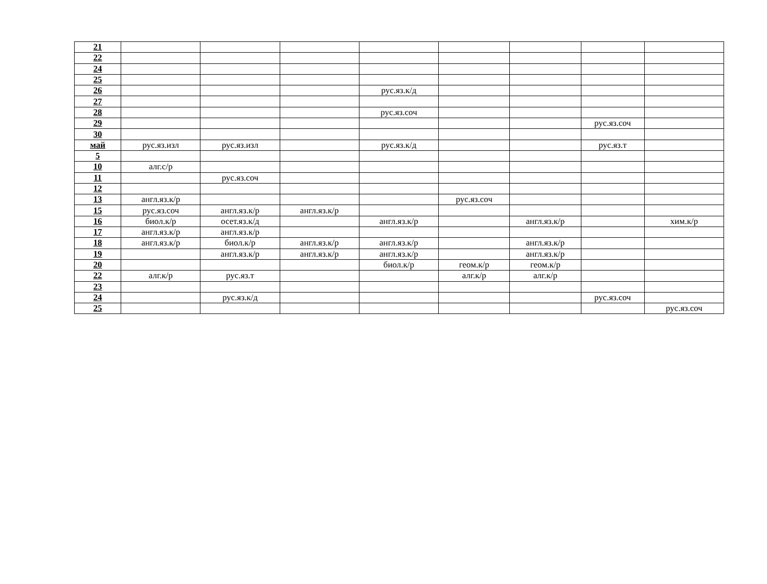| 21 | | | | | | | | |
| 22 | | | | | | | | |
| 24 | | | | | | | | |
| 25 | | | | | | | | |
| 26 | | | | рус.яз.к/д | | | | |
| 27 | | | | | | | | |
| 28 | | | | рус.яз.соч | | | | |
| 29 | | | | | | | рус.яз.соч | |
| 30 | | | | | | | | |
| май | рус.яз.изл | рус.яз.изл | | рус.яз.к/д | | | рус.яз.т | |
| 5 | | | | | | | | |
| 10 | алг.с/р | | | | | | | |
| 11 | | рус.яз.соч | | | | | | |
| 12 | | | | | | | | |
| 13 | англ.яз.к/р | | | | рус.яз.соч | | | |
| 15 | рус.яз.соч | англ.яз.к/р | англ.яз.к/р | | | | | |
| 16 | биол.к/р | осет.яз.к/д | | англ.яз.к/р | | англ.яз.к/р | | хим.к/р |
| 17 | англ.яз.к/р | англ.яз.к/р | | | | | | |
| 18 | англ.яз.к/р | биол.к/р | англ.яз.к/р | англ.яз.к/р | | англ.яз.к/р | | |
| 19 | | англ.яз.к/р | англ.яз.к/р | англ.яз.к/р | | англ.яз.к/р | | |
| 20 | | | | биол.к/р | геом.к/р | геом.к/р | | |
| 22 | алг.к/р | рус.яз.т | | | алг.к/р | алг.к/р | | |
| 23 | | | | | | | | |
| 24 | | рус.яз.к/д | | | | | рус.яз.соч | |
| 25 | | | | | | | | рус.яз.соч |